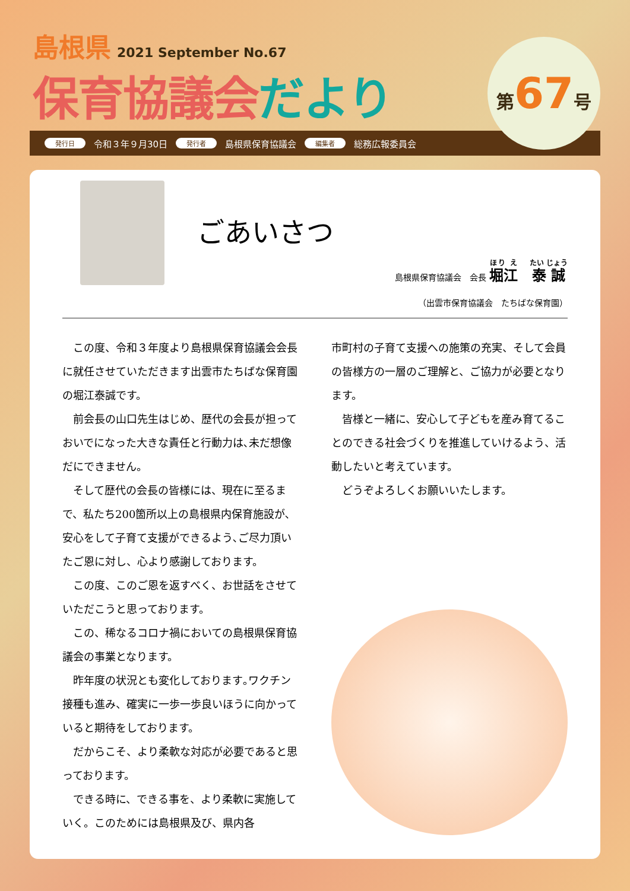島根県
2021 September No.67
保育協議会だより
第67号
発行日 令和３年９月30日 発行者 島根県保育協議会 編集者 総務広報委員会
ごあいさつ
島根県保育協議会　会長 堀江　泰誠
（出雲市保育協議会　たちばな保育園）
この度、令和３年度より島根県保育協議会会長に就任させていただきます出雲市たちばな保育園の堀江泰誠です。
前会長の山口先生はじめ、歴代の会長が担っておいでになった大きな責任と行動力は､未だ想像だにできません。
そして歴代の会長の皆様には、現在に至るまで、私たち200箇所以上の島根県内保育施設が､安心をして子育て支援ができるよう､ご尽力頂いたご恩に対し、心より感謝しております。
この度、このご恩を返すべく、お世話をさせていただこうと思っております。
この、稀なるコロナ禍においての島根県保育協議会の事業となります。
昨年度の状況とも変化しております｡ワクチン接種も進み、確実に一歩一歩良いほうに向かっていると期待をしております。
だからこそ、より柔軟な対応が必要であると思っております。
できる時に、できる事を、より柔軟に実施していく。このためには島根県及び、県内各
市町村の子育て支援への施策の充実、そして会員の皆様方の一層のご理解と、ご協力が必要となります。
皆様と一緒に、安心して子どもを産み育てることのできる社会づくりを推進していけるよう、活動したいと考えています。
どうぞよろしくお願いいたします。